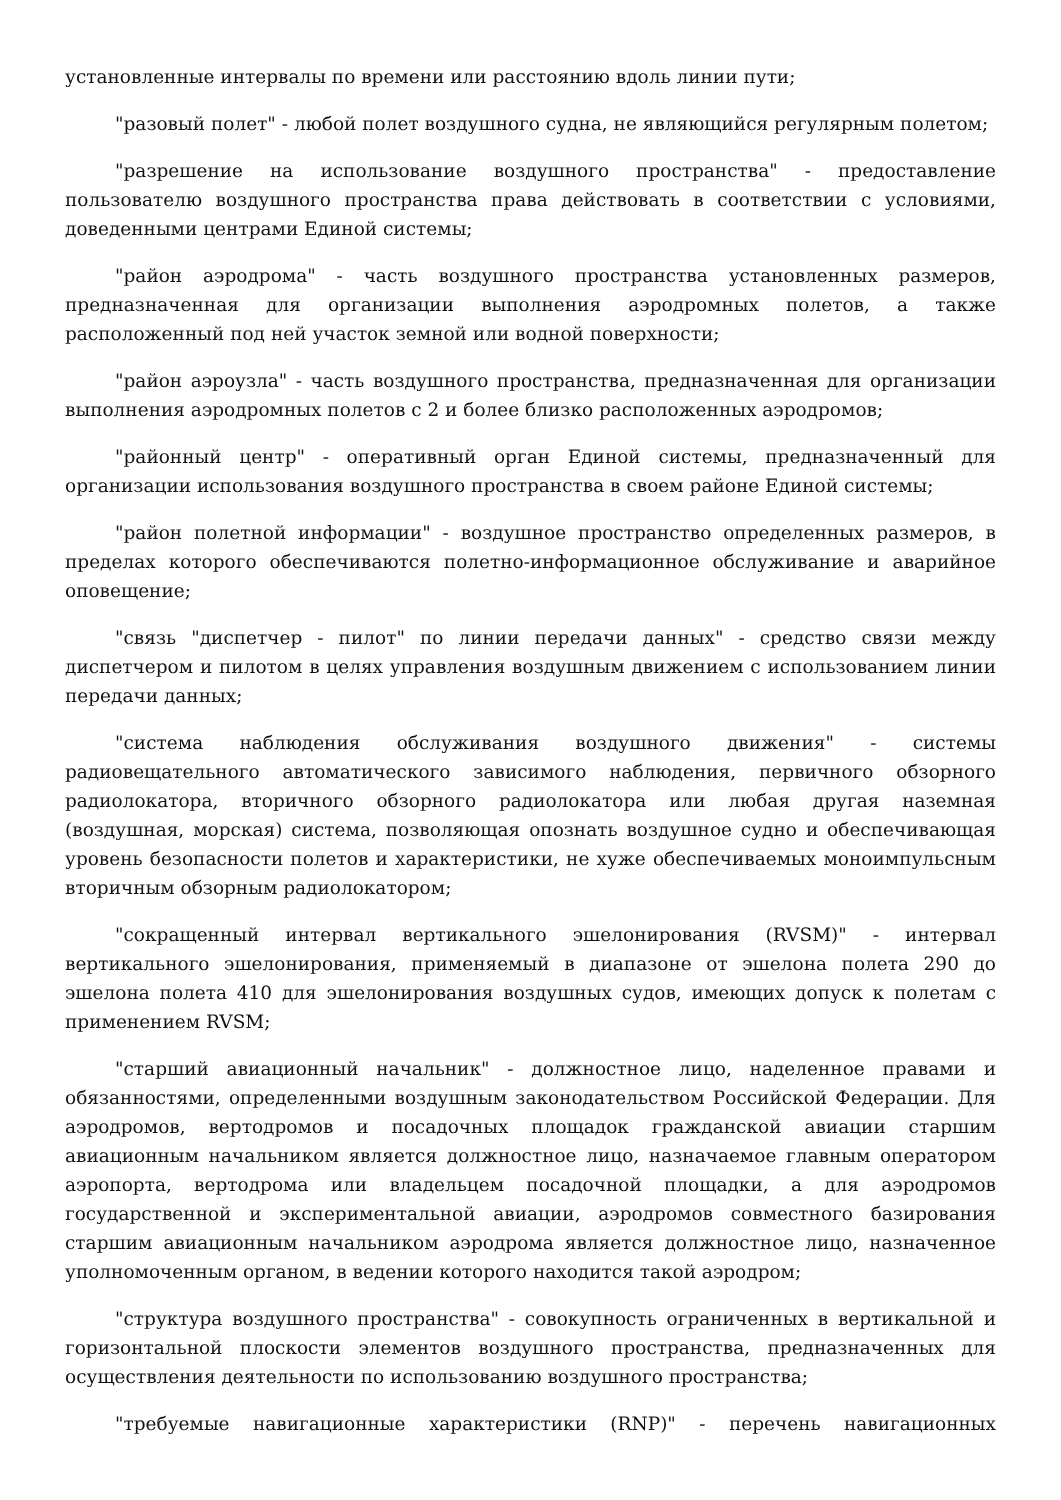установленные интервалы по времени или расстоянию вдоль линии пути;
"разовый полет" - любой полет воздушного судна, не являющийся регулярным полетом;
"разрешение на использование воздушного пространства" - предоставление пользователю воздушного пространства права действовать в соответствии с условиями, доведенными центрами Единой системы;
"район аэродрома" - часть воздушного пространства установленных размеров, предназначенная для организации выполнения аэродромных полетов, а также расположенный под ней участок земной или водной поверхности;
"район аэроузла" - часть воздушного пространства, предназначенная для организации выполнения аэродромных полетов с 2 и более близко расположенных аэродромов;
"районный центр" - оперативный орган Единой системы, предназначенный для организации использования воздушного пространства в своем районе Единой системы;
"район полетной информации" - воздушное пространство определенных размеров, в пределах которого обеспечиваются полетно-информационное обслуживание и аварийное оповещение;
"связь "диспетчер - пилот" по линии передачи данных" - средство связи между диспетчером и пилотом в целях управления воздушным движением с использованием линии передачи данных;
"система наблюдения обслуживания воздушного движения" - системы радиовещательного автоматического зависимого наблюдения, первичного обзорного радиолокатора, вторичного обзорного радиолокатора или любая другая наземная (воздушная, морская) система, позволяющая опознать воздушное судно и обеспечивающая уровень безопасности полетов и характеристики, не хуже обеспечиваемых моноимпульсным вторичным обзорным радиолокатором;
"сокращенный интервал вертикального эшелонирования (RVSM)" - интервал вертикального эшелонирования, применяемый в диапазоне от эшелона полета 290 до эшелона полета 410 для эшелонирования воздушных судов, имеющих допуск к полетам с применением RVSM;
"старший авиационный начальник" - должностное лицо, наделенное правами и обязанностями, определенными воздушным законодательством Российской Федерации. Для аэродромов, вертодромов и посадочных площадок гражданской авиации старшим авиационным начальником является должностное лицо, назначаемое главным оператором аэропорта, вертодрома или владельцем посадочной площадки, а для аэродромов государственной и экспериментальной авиации, аэродромов совместного базирования старшим авиационным начальником аэродрома является должностное лицо, назначенное уполномоченным органом, в ведении которого находится такой аэродром;
"структура воздушного пространства" - совокупность ограниченных в вертикальной и горизонтальной плоскости элементов воздушного пространства, предназначенных для осуществления деятельности по использованию воздушного пространства;
"требуемые навигационные характеристики (RNP)" - перечень навигационных